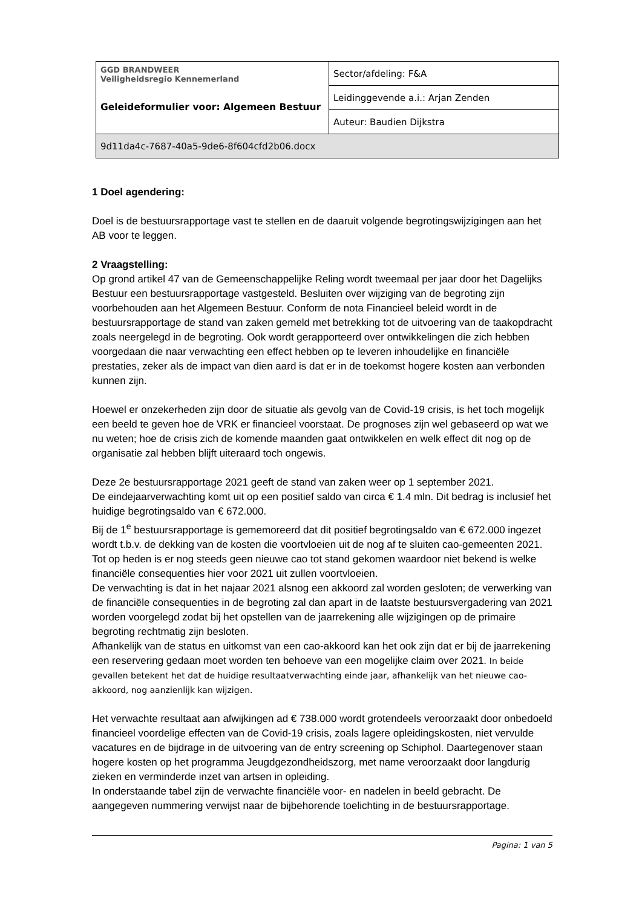| GGD BRANDWEER Veiligheidsregio Kennemerland Geleideformulier voor: Algemeen Bestuur | Sector/afdeling: F&A |
| | Leidinggevende a.i.: Arjan Zenden |
| | Auteur: Baudien Dijkstra |
| 9d11da4c-7687-40a5-9de6-8f604cfd2b06.docx | |
1 Doel agendering:
Doel is de bestuursrapportage vast te stellen en de daaruit volgende begrotingswijzigingen aan het AB voor te leggen.
2 Vraagstelling:
Op grond artikel 47 van de Gemeenschappelijke Reling wordt tweemaal per jaar door het Dagelijks Bestuur een bestuursrapportage vastgesteld. Besluiten over wijziging van de begroting zijn voorbehouden aan het Algemeen Bestuur. Conform de nota Financieel beleid wordt in de bestuursrapportage de stand van zaken gemeld met betrekking tot de uitvoering van de taakopdracht zoals neergelegd in de begroting. Ook wordt gerapporteerd over ontwikkelingen die zich hebben voorgedaan die naar verwachting een effect hebben op te leveren inhoudelijke en financiële prestaties, zeker als de impact van dien aard is dat er in de toekomst hogere kosten aan verbonden kunnen zijn.
Hoewel er onzekerheden zijn door de situatie als gevolg van de Covid-19 crisis, is het toch mogelijk een beeld te geven hoe de VRK er financieel voorstaat. De prognoses zijn wel gebaseerd op wat we nu weten; hoe de crisis zich de komende maanden gaat ontwikkelen en welk effect dit nog op de organisatie zal hebben blijft uiteraard toch ongewis.
Deze 2e bestuursrapportage 2021 geeft de stand van zaken weer op 1 september 2021.
De eindejaarverwachting komt uit op een positief saldo van circa € 1.4 mln. Dit bedrag is inclusief het huidige begrotingsaldo van € 672.000.
Bij de 1<sup>e</sup> bestuursrapportage is gememoreerd dat dit positief begrotingsaldo van € 672.000 ingezet wordt t.b.v. de dekking van de kosten die voortvloeien uit de nog af te sluiten cao-gemeenten 2021.
Tot op heden is er nog steeds geen nieuwe cao tot stand gekomen waardoor niet bekend is welke financiële consequenties hier voor 2021 uit zullen voortvloeien.
De verwachting is dat in het najaar 2021 alsnog een akkoord zal worden gesloten; de verwerking van de financiële consequenties in de begroting zal dan apart in de laatste bestuursvergadering van 2021 worden voorgelegd zodat bij het opstellen van de jaarrekening alle wijzigingen op de primaire begroting rechtmatig zijn besloten.
Afhankelijk van de status en uitkomst van een cao-akkoord kan het ook zijn dat er bij de jaarrekening een reservering gedaan moet worden ten behoeve van een mogelijke claim over 2021. In beide gevallen betekent het dat de huidige resultaatverwachting einde jaar, afhankelijk van het nieuwe cao-akkoord, nog aanzienlijk kan wijzigen.
Het verwachte resultaat aan afwijkingen ad € 738.000 wordt grotendeels veroorzaakt door onbedoeld financieel voordelige effecten van de Covid-19 crisis, zoals lagere opleidingskosten, niet vervulde vacatures en de bijdrage in de uitvoering van de entry screening op Schiphol. Daartegenover staan hogere kosten op het programma Jeugdgezondheidszorg, met name veroorzaakt door langdurig zieken en verminderde inzet van artsen in opleiding.
In onderstaande tabel zijn de verwachte financiële voor- en nadelen in beeld gebracht. De aangegeven nummering verwijst naar de bijbehorende toelichting in de bestuursrapportage.
Pagina: 1 van 5